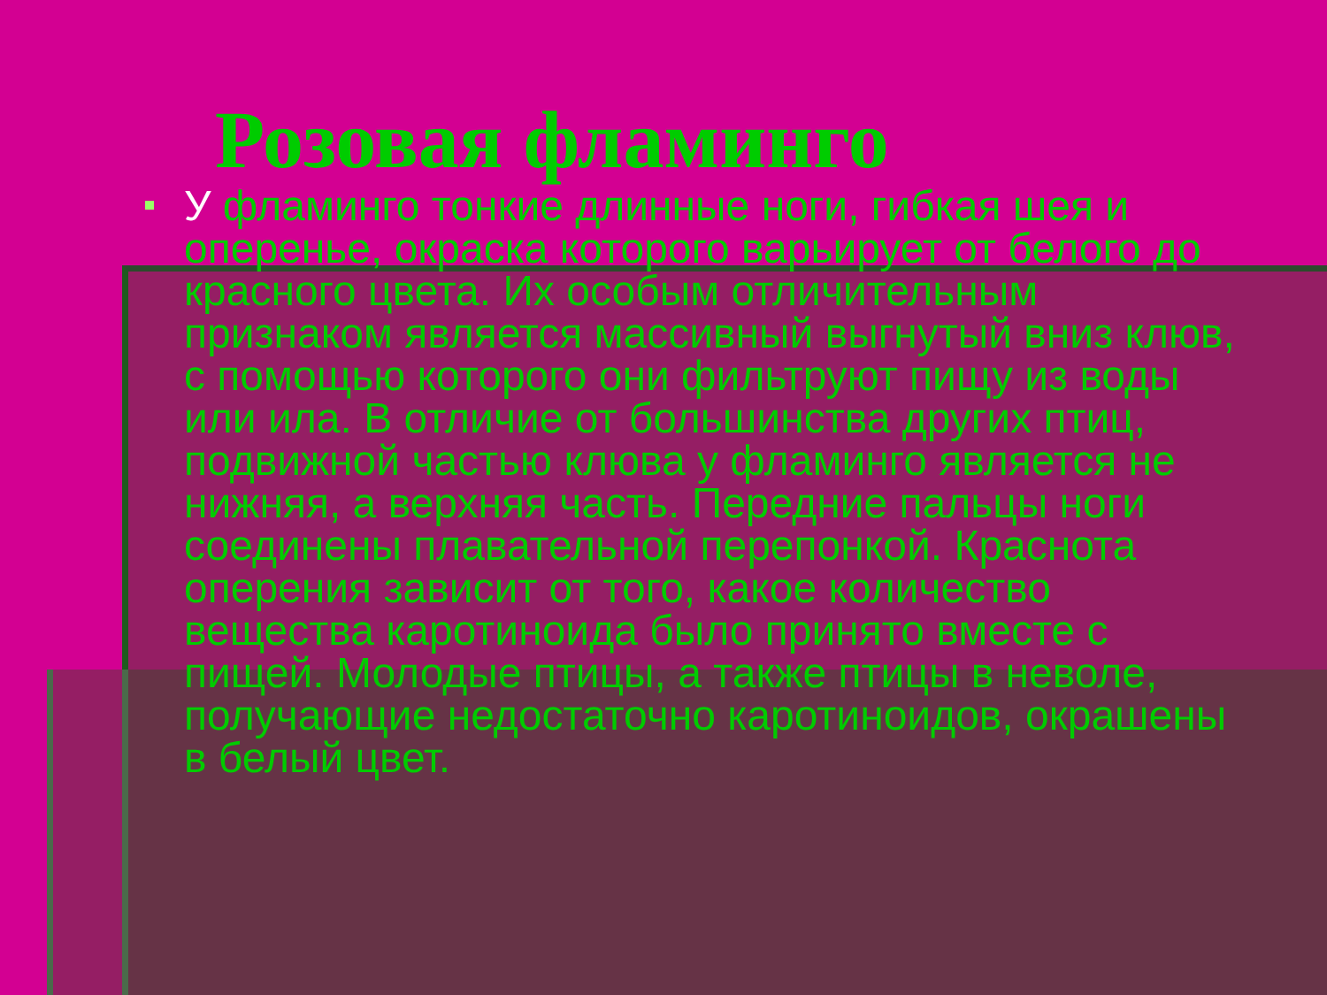Розовая фламинго
У фламинго тонкие длинные ноги, гибкая шея и оперенье, окраска которого варьирует от белого до красного цвета. Их особым отличительным признаком является массивный выгнутый вниз клюв, с помощью которого они фильтруют пищу из воды или ила. В отличие от большинства других птиц, подвижной частью клюва у фламинго является не нижняя, а верхняя часть. Передние пальцы ноги соединены плавательной перепонкой. Краснота оперения зависит от того, какое количество вещества каротиноида было принято вместе с пищей. Молодые птицы, а также птицы в неволе, получающие недостаточно каротиноидов, окрашены в белый цвет.